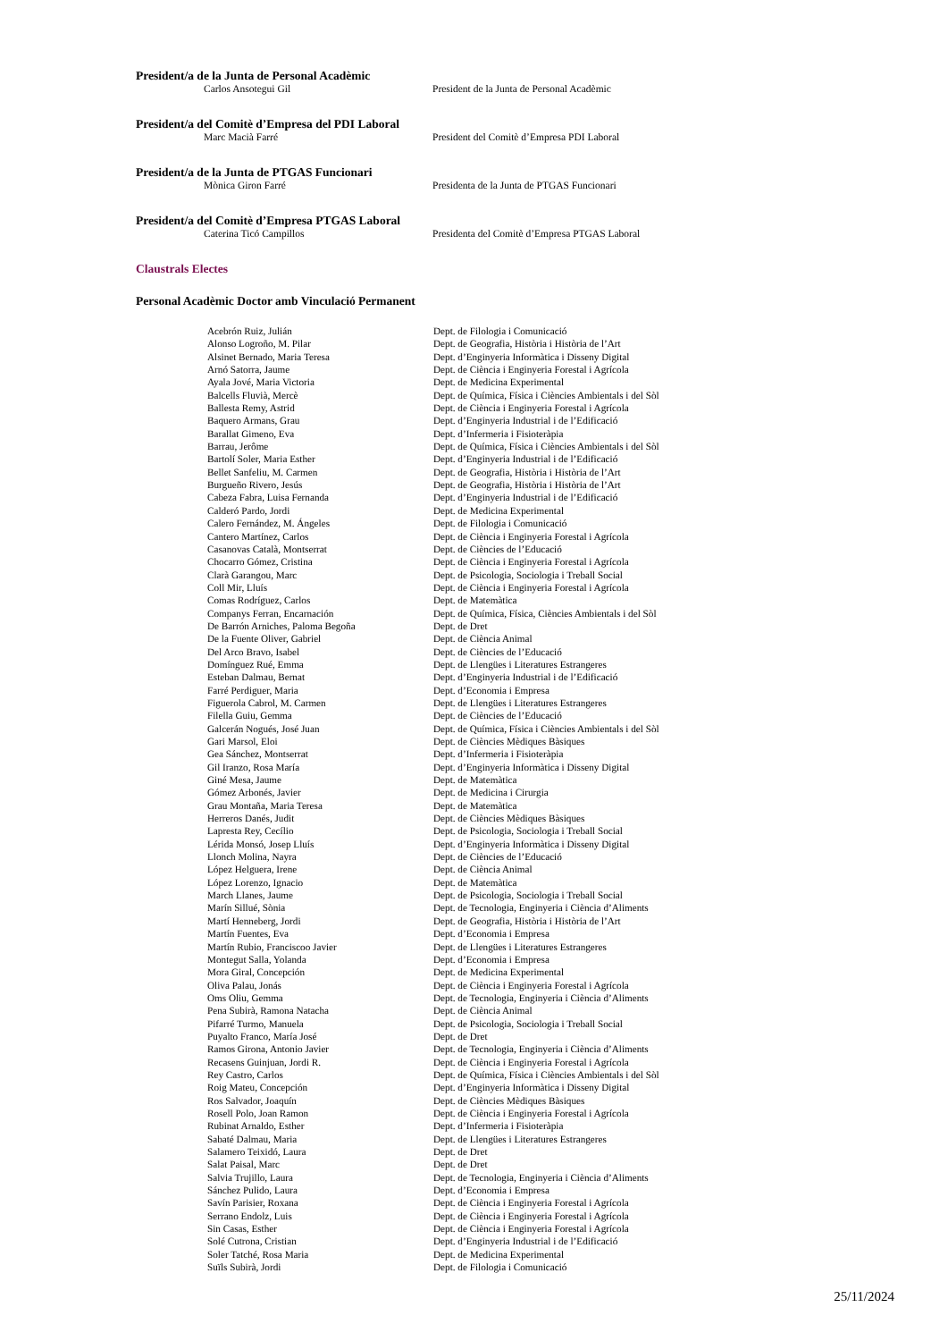President/a de la Junta de Personal Acadèmic
Carlos Ansotegui Gil President de la Junta de Personal Acadèmic
President/a del Comitè d’Empresa del PDI Laboral
Marc Macià Farré President del Comitè d’Empresa PDI Laboral
President/a de la Junta de PTGAS Funcionari
Mònica Giron Farré Presidenta de la Junta de PTGAS Funcionari
President/a del Comitè d’Empresa PTGAS Laboral
Caterina Ticó Campillos Presidenta del Comitè d’Empresa PTGAS Laboral
Claustrals Electes
Personal Acadèmic Doctor amb Vinculació Permanent
| Acebrón Ruiz, Julián | Dept. de Filologia i Comunicació |
| Alonso Logroño, M. Pilar | Dept. de Geografia, Història i Història de l’Art |
| Alsinet Bernado, Maria Teresa | Dept. d’Enginyeria Informàtica i Disseny Digital |
| Arnó Satorra, Jaume | Dept. de Ciència i Enginyeria Forestal i Agrícola |
| Ayala Jové, Maria Victoria | Dept. de Medicina Experimental |
| Balcells Fluvià, Mercè | Dept. de Química, Física i Ciències Ambientals i del Sòl |
| Ballesta Remy, Astrid | Dept. de Ciència i Enginyeria Forestal i Agrícola |
| Baquero Armans, Grau | Dept. d’Enginyeria Industrial i de l’Edificació |
| Barallat Gimeno, Eva | Dept. d’Infermeria i Fisioteràpia |
| Barrau, Jerôme | Dept. de Química, Física i Ciències Ambientals i del Sòl |
| Bartolí Soler, Maria Esther | Dept. d’Enginyeria Industrial i de l’Edificació |
| Bellet Sanfeliu, M. Carmen | Dept. de Geografia, Història i Història de l’Art |
| Burgueño Rivero, Jesús | Dept. de Geografia, Història i Història de l’Art |
| Cabeza Fabra, Luisa Fernanda | Dept. d’Enginyeria Industrial i de l’Edificació |
| Calderó Pardo, Jordi | Dept. de Medicina Experimental |
| Calero Fernández, M. Ángeles | Dept. de Filologia i Comunicació |
| Cantero Martínez, Carlos | Dept. de Ciència i Enginyeria Forestal i Agrícola |
| Casanovas Català, Montserrat | Dept. de Ciències de l’Educació |
| Chocarro Gómez, Cristina | Dept. de Ciència i Enginyeria Forestal i Agrícola |
| Clarà Garangou, Marc | Dept. de Psicologia, Sociologia i Treball Social |
| Coll Mir, Lluís | Dept. de Ciència i Enginyeria Forestal i Agrícola |
| Comas Rodríguez, Carlos | Dept. de Matemàtica |
| Companys Ferran, Encarnación | Dept. de Química, Física, Ciències Ambientals i del Sòl |
| De Barrón Arniches, Paloma Begoña | Dept. de Dret |
| De la Fuente Oliver, Gabriel | Dept. de Ciència Animal |
| Del Arco Bravo, Isabel | Dept. de Ciències de l’Educació |
| Domínguez Rué, Emma | Dept. de Llengües i Literatures Estrangeres |
| Esteban Dalmau, Bernat | Dept. d’Enginyeria Industrial i de l’Edificació |
| Farré Perdiguer, Maria | Dept. d’Economia i Empresa |
| Figuerola Cabrol, M. Carmen | Dept. de Llengües i Literatures Estrangeres |
| Filella Guiu, Gemma | Dept. de Ciències de l’Educació |
| Galcerán Nogués, José Juan | Dept. de Química, Física i Ciències Ambientals i del Sòl |
| Gari Marsol, Eloi | Dept. de Ciències Mèdiques Bàsiques |
| Gea Sánchez, Montserrat | Dept. d’Infermeria i Fisioteràpia |
| Gil Iranzo, Rosa María | Dept. d’Enginyeria Informàtica i Disseny Digital |
| Giné Mesa, Jaume | Dept. de Matemàtica |
| Gómez Arbonés, Javier | Dept. de Medicina i Cirurgia |
| Grau Montaña, Maria Teresa | Dept. de Matemàtica |
| Herreros Danés, Judit | Dept. de Ciències Mèdiques Bàsiques |
| Lapresta Rey, Cecílio | Dept. de Psicologia, Sociologia i Treball Social |
| Lérida Monsó, Josep Lluís | Dept. d’Enginyeria Informàtica i Disseny Digital |
| Llonch Molina, Nayra | Dept. de Ciències de l’Educació |
| López Helguera, Irene | Dept. de Ciència Animal |
| López Lorenzo, Ignacio | Dept. de Matemàtica |
| March Llanes, Jaume | Dept. de Psicologia, Sociologia i Treball Social |
| Marín Sillué, Sònia | Dept. de Tecnologia, Enginyeria i Ciència d’Aliments |
| Martí Henneberg, Jordi | Dept. de Geografia, Història i Història de l’Art |
| Martín Fuentes, Eva | Dept. d’Economia i Empresa |
| Martín Rubio, Franciscoo Javier | Dept. de Llengües i Literatures Estrangeres |
| Montegut Salla, Yolanda | Dept. d’Economia i Empresa |
| Mora Giral, Concepción | Dept. de Medicina Experimental |
| Oliva Palau, Jonás | Dept. de Ciència i Enginyeria Forestal i Agrícola |
| Oms Oliu, Gemma | Dept. de Tecnologia, Enginyeria i Ciència d’Aliments |
| Pena Subirà, Ramona Natacha | Dept. de Ciència Animal |
| Pifarré Turmo, Manuela | Dept. de Psicologia, Sociologia i Treball Social |
| Puyalto Franco, María José | Dept. de Dret |
| Ramos Girona, Antonio Javier | Dept. de Tecnologia, Enginyeria i Ciència d’Aliments |
| Recasens Guinjuan, Jordi R. | Dept. de Ciència i Enginyeria Forestal i Agrícola |
| Rey Castro, Carlos | Dept. de Química, Física i Ciències Ambientals i del Sòl |
| Roig Mateu, Concepción | Dept. d’Enginyeria Informàtica i Disseny Digital |
| Ros Salvador, Joaquín | Dept. de Ciències Mèdiques Bàsiques |
| Rosell Polo, Joan Ramon | Dept. de Ciència i Enginyeria Forestal i Agrícola |
| Rubinat Arnaldo, Esther | Dept. d’Infermeria i Fisioteràpia |
| Sabaté Dalmau, Maria | Dept. de Llengües i Literatures Estrangeres |
| Salamero Teixidó, Laura | Dept. de Dret |
| Salat Paisal, Marc | Dept. de Dret |
| Salvia Trujillo, Laura | Dept. de Tecnologia, Enginyeria i Ciència d’Aliments |
| Sánchez Pulido, Laura | Dept. d’Economia i Empresa |
| Savín Parisier, Roxana | Dept. de Ciència i Enginyeria Forestal i Agrícola |
| Serrano Endolz, Luis | Dept. de Ciència i Enginyeria Forestal i Agrícola |
| Sin Casas, Esther | Dept. de Ciència i Enginyeria Forestal i Agrícola |
| Solé Cutrona, Cristian | Dept. d’Enginyeria Industrial i de l’Edificació |
| Soler Tatché, Rosa Maria | Dept. de Medicina Experimental |
| Suïls Subirà, Jordi | Dept. de Filologia i Comunicació |
25/11/2024